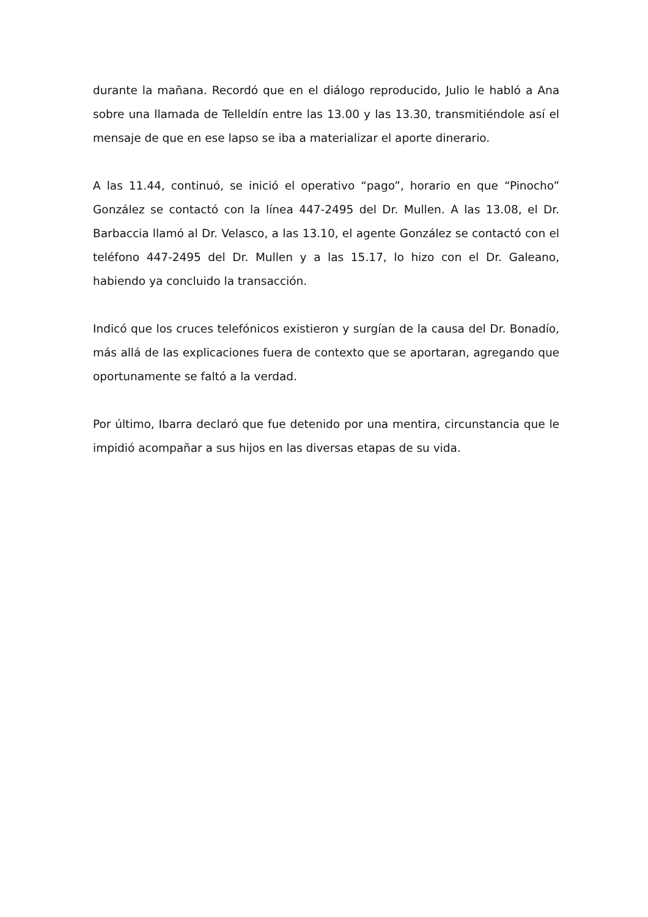durante la mañana. Recordó que en el diálogo reproducido, Julio le habló a Ana sobre una llamada de Telleldín entre las 13.00 y las 13.30, transmitiéndole así el mensaje de que en ese lapso se iba a materializar el aporte dinerario.
A las 11.44, continuó, se inició el operativo “pago”, horario en que “Pinocho” González se contactó con la línea 447-2495 del Dr. Mullen. A las 13.08, el Dr. Barbaccia llamó al Dr. Velasco, a las 13.10, el agente González se contactó con el teléfono 447-2495 del Dr. Mullen y a las 15.17, lo hizo con el Dr. Galeano, habiendo ya concluido la transacción.
Indicó que los cruces telefónicos existieron y surgían de la causa del Dr. Bonadío, más allá de las explicaciones fuera de contexto que se aportaran, agregando que oportunamente se faltó a la verdad.
Por último, Ibarra declaró que fue detenido por una mentira, circunstancia que le impidió acompañar a sus hijos en las diversas etapas de su vida.